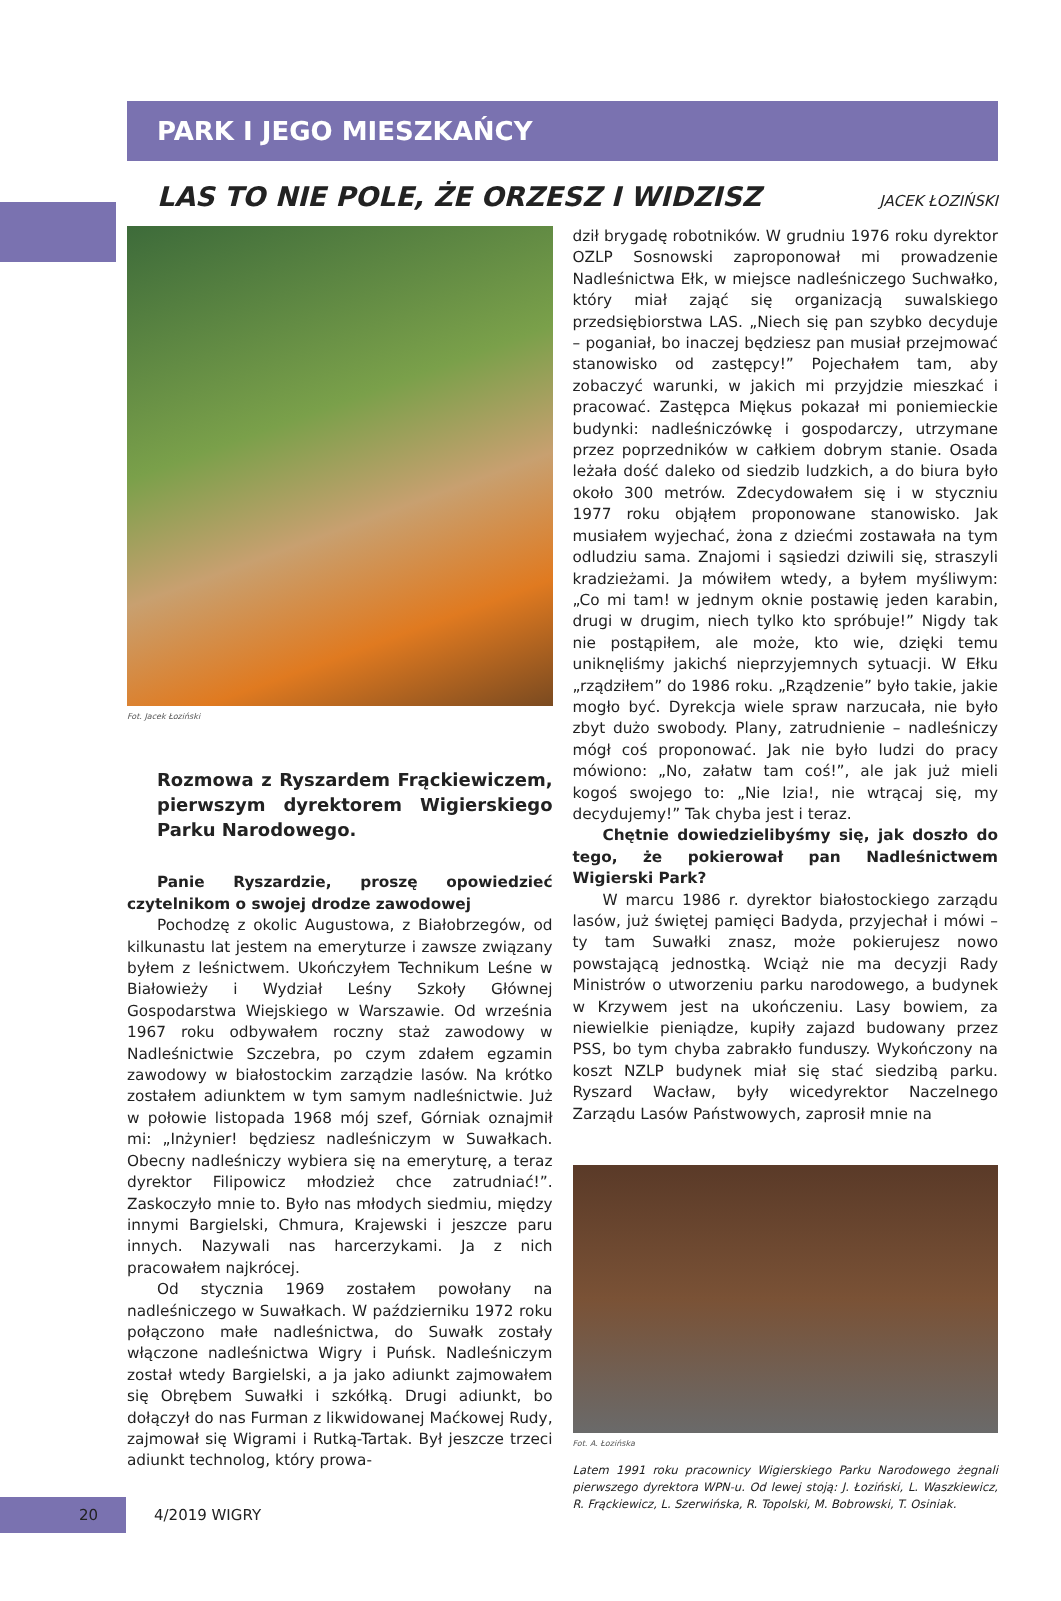PARK I JEGO MIESZKAŃCY
LAS TO NIE POLE, ŻE ORZESZ I WIDZISZ
JACEK ŁOZIŃSKI
Fot. Jacek Łoziński
Rozmowa z Ryszardem Frąckiewiczem, pierwszym dyrektorem Wigierskiego Parku Narodowego.
Panie Ryszardzie, proszę opowiedzieć czytelnikom o swojej drodze zawodowej
Pochodzę z okolic Augustowa, z Białobrzegów, od kilkunastu lat jestem na emeryturze i zawsze związany byłem z leśnictwem. Ukończyłem Technikum Leśne w Białowieży i Wydział Leśny Szkoły Głównej Gospodarstwa Wiejskiego w Warszawie. Od września 1967 roku odbywałem roczny staż zawodowy w Nadleśnictwie Szczebra, po czym zdałem egzamin zawodowy w białostockim zarządzie lasów. Na krótko zostałem adiunktem w tym samym nadleśnictwie. Już w połowie listopada 1968 mój szef, Górniak oznajmił mi: „Inżynier! będziesz nadleśniczym w Suwałkach. Obecny nadleśniczy wybiera się na emeryturę, a teraz dyrektor Filipowicz młodzież chce zatrudniać!”. Zaskoczyło mnie to. Było nas młodych siedmiu, między innymi Bargielski, Chmura, Krajewski i jeszcze paru innych. Nazywali nas harcerzykami. Ja z nich pracowałem najkrócej.
Od stycznia 1969 zostałem powołany na nadleśniczego w Suwałkach. W październiku 1972 roku połączono małe nadleśnictwa, do Suwałk zostały włączone nadleśnictwa Wigry i Puńsk. Nadleśniczym został wtedy Bargielski, a ja jako adiunkt zajmowałem się Obrębem Suwałki i szkółką. Drugi adiunkt, bo dołączył do nas Furman z likwidowanej Maćkowej Rudy, zajmował się Wigrami i Rutką-Tartak. Był jeszcze trzeci adiunkt technolog, który prowa-
dził brygadę robotników. W grudniu 1976 roku dyrektor OZLP Sosnowski zaproponował mi prowadzenie Nadleśnictwa Ełk, w miejsce nadleśniczego Suchwałko, który miał zająć się organizacją suwalskiego przedsiębiorstwa LAS. „Niech się pan szybko decyduje – poganiał, bo inaczej będziesz pan musiał przejmować stanowisko od zastępcy!” Pojechałem tam, aby zobaczyć warunki, w jakich mi przyjdzie mieszkać i pracować. Zastępca Miękus pokazał mi poniemieckie budynki: nadleśniczówkę i gospodarczy, utrzymane przez poprzedników w całkiem dobrym stanie. Osada leżała dość daleko od siedzib ludzkich, a do biura było około 300 metrów. Zdecydowałem się i w styczniu 1977 roku objąłem proponowane stanowisko. Jak musiałem wyjechać, żona z dziećmi zostawała na tym odludziu sama. Znajomi i sąsiedzi dziwili się, straszyli kradzieżami. Ja mówiłem wtedy, a byłem myśliwym: „Co mi tam! w jednym oknie postawię jeden karabin, drugi w drugim, niech tylko kto spróbuje!” Nigdy tak nie postąpiłem, ale może, kto wie, dzięki temu uniknęliśmy jakichś nieprzyjemnych sytuacji. W Ełku „rządziłem” do 1986 roku. „Rządzenie” było takie, jakie mogło być. Dyrekcja wiele spraw narzucała, nie było zbyt dużo swobody. Plany, zatrudnienie – nadleśniczy mógł coś proponować. Jak nie było ludzi do pracy mówiono: „No, załatw tam coś!”, ale jak już mieli kogoś swojego to: „Nie lzia!, nie wtrącaj się, my decydujemy!” Tak chyba jest i teraz.
Chętnie dowiedzielibyśmy się, jak doszło do tego, że pokierował pan Nadleśnictwem Wigierski Park?
W marcu 1986 r. dyrektor białostockiego zarządu lasów, już świętej pamięci Badyda, przyjechał i mówi – ty tam Suwałki znasz, może pokierujesz nowo powstającą jednostką. Wciąż nie ma decyzji Rady Ministrów o utworzeniu parku narodowego, a budynek w Krzywem jest na ukończeniu. Lasy bowiem, za niewielkie pieniądze, kupiły zajazd budowany przez PSS, bo tym chyba zabrakło funduszy. Wykończony na koszt NZLP budynek miał się stać siedzibą parku. Ryszard Wacław, były wicedyrektor Naczelnego Zarządu Lasów Państwowych, zaprosił mnie na
Fot. A. Łozińska
Latem 1991 roku pracownicy Wigierskiego Parku Narodowego żegnali pierwszego dyrektora WPN-u. Od lewej stoją: J. Łoziński, L. Waszkiewicz, R. Frąckiewicz, L. Szerwińska, R. Topolski, M. Bobrowski, T. Osiniak.
20
4/2019 WIGRY